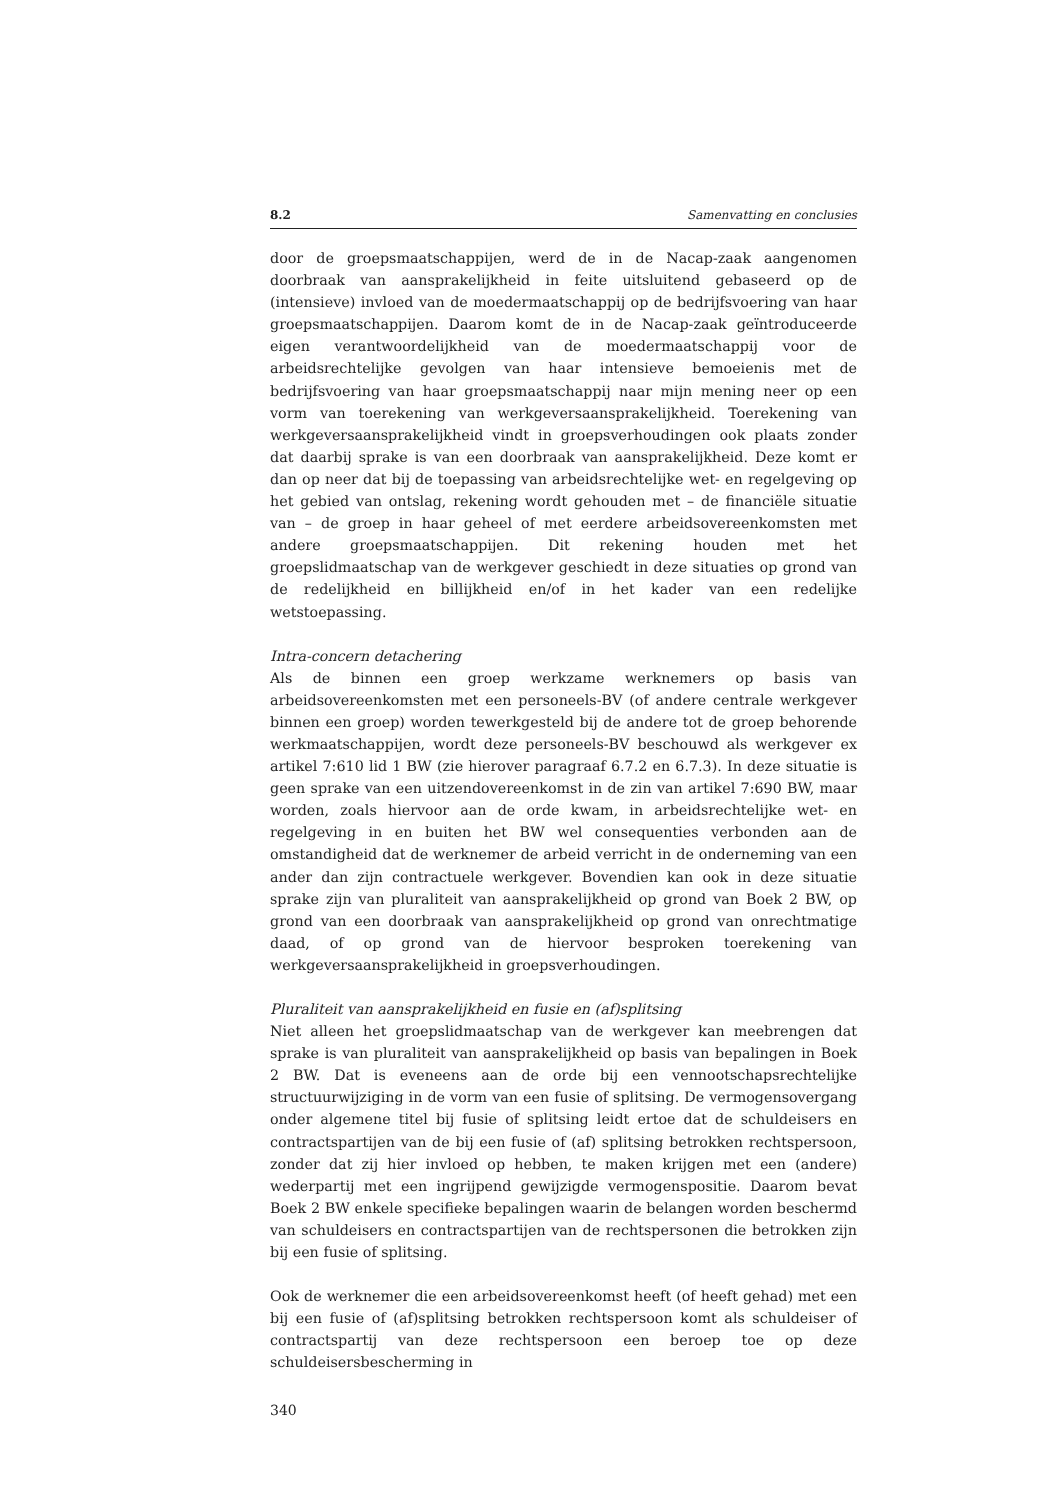8.2 Samenvatting en conclusies
door de groepsmaatschappijen, werd de in de Nacap-zaak aangenomen doorbraak van aansprakelijkheid in feite uitsluitend gebaseerd op de (intensieve) invloed van de moedermaatschappij op de bedrijfsvoering van haar groepsmaatschappijen. Daarom komt de in de Nacap-zaak geïntroduceerde eigen verantwoordelijkheid van de moedermaatschappij voor de arbeidsrechtelijke gevolgen van haar intensieve bemoeienis met de bedrijfsvoering van haar groepsmaatschappij naar mijn mening neer op een vorm van toerekening van werkgeversaansprakelijkheid. Toerekening van werkgeversaansprakelijkheid vindt in groepsverhoudingen ook plaats zonder dat daarbij sprake is van een doorbraak van aansprakelijkheid. Deze komt er dan op neer dat bij de toepassing van arbeidsrechtelijke wet- en regelgeving op het gebied van ontslag, rekening wordt gehouden met – de financiële situatie van – de groep in haar geheel of met eerdere arbeidsovereenkomsten met andere groepsmaatschappijen. Dit rekening houden met het groepslidmaatschap van de werkgever geschiedt in deze situaties op grond van de redelijkheid en billijkheid en/of in het kader van een redelijke wetstoepassing.
Intra-concern detachering
Als de binnen een groep werkzame werknemers op basis van arbeidsovereenkomsten met een personeels-BV (of andere centrale werkgever binnen een groep) worden tewerkgesteld bij de andere tot de groep behorende werkmaatschappijen, wordt deze personeels-BV beschouwd als werkgever ex artikel 7:610 lid 1 BW (zie hierover paragraaf 6.7.2 en 6.7.3). In deze situatie is geen sprake van een uitzendovereenkomst in de zin van artikel 7:690 BW, maar worden, zoals hiervoor aan de orde kwam, in arbeidsrechtelijke wet- en regelgeving in en buiten het BW wel consequenties verbonden aan de omstandigheid dat de werknemer de arbeid verricht in de onderneming van een ander dan zijn contractuele werkgever. Bovendien kan ook in deze situatie sprake zijn van pluraliteit van aansprakelijkheid op grond van Boek 2 BW, op grond van een doorbraak van aansprakelijkheid op grond van onrechtmatige daad, of op grond van de hiervoor besproken toerekening van werkgeversaansprakelijkheid in groepsverhoudingen.
Pluraliteit van aansprakelijkheid en fusie en (af)splitsing
Niet alleen het groepslidmaatschap van de werkgever kan meebrengen dat sprake is van pluraliteit van aansprakelijkheid op basis van bepalingen in Boek 2 BW. Dat is eveneens aan de orde bij een vennootschapsrechtelijke structuurwijziging in de vorm van een fusie of splitsing. De vermogensovergang onder algemene titel bij fusie of splitsing leidt ertoe dat de schuldeisers en contractspartijen van de bij een fusie of (af) splitsing betrokken rechtspersoon, zonder dat zij hier invloed op hebben, te maken krijgen met een (andere) wederpartij met een ingrijpend gewijzigde vermogenspositie. Daarom bevat Boek 2 BW enkele specifieke bepalingen waarin de belangen worden beschermd van schuldeisers en contractspartijen van de rechtspersonen die betrokken zijn bij een fusie of splitsing.
Ook de werknemer die een arbeidsovereenkomst heeft (of heeft gehad) met een bij een fusie of (af)splitsing betrokken rechtspersoon komt als schuldeiser of contractspartij van deze rechtspersoon een beroep toe op deze schuldeisersbescherming in
340